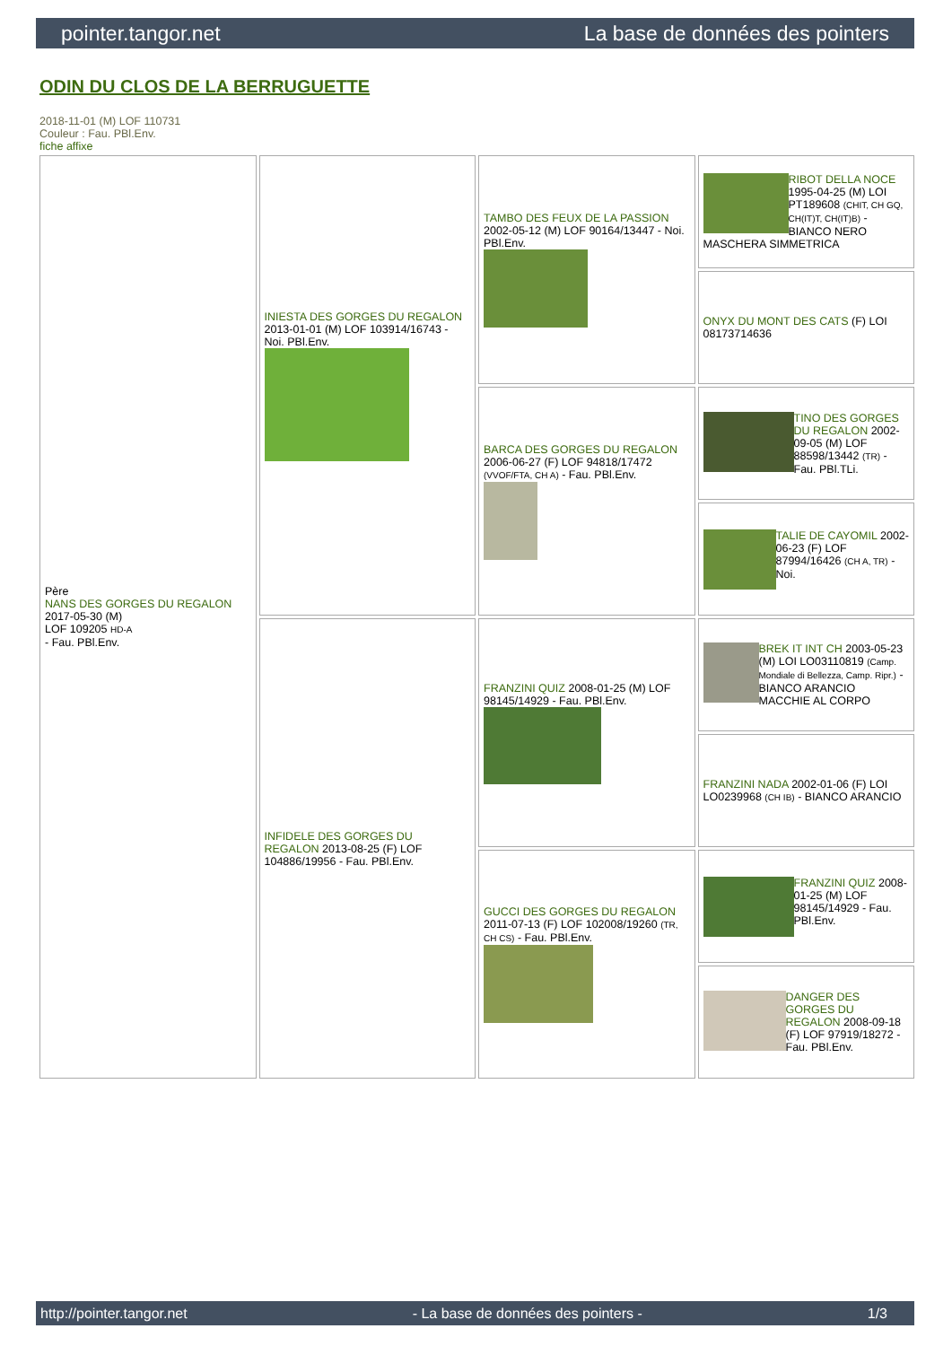pointer.tangor.net La base de données des pointers
ODIN DU CLOS DE LA BERRUGUETTE
2018-11-01 (M) LOF 110731
Couleur : Fau. PBl.Env.
fiche affixe
| Père NANS DES GORGES DU REGALON 2017-05-30 (M) LOF 109205 HD-A - Fau. PBl.Env. | INIESTA DES GORGES DU REGALON 2013-01-01 (M) LOF 103914/16743 - Noi. PBl.Env. | TAMBO DES FEUX DE LA PASSION 2002-05-12 (M) LOF 90164/13447 - Noi. PBl.Env. | RIBOT DELLA NOCE 1995-04-25 (M) LOI PT189608 (CHIT, CH GQ, CH(IT)T, CH(IT)B) - BIANCO NERO MASCHERA SIMMETRICA |
| | | | ONYX DU MONT DES CATS (F) LOI 08173714636 |
| | | BARCA DES GORGES DU REGALON 2006-06-27 (F) LOF 94818/17472 (VVOF/FTA, CH A) - Fau. PBl.Env. | TINO DES GORGES DU REGALON 2002-09-05 (M) LOF 88598/13442 (TR) - Fau. PBl.TLi. |
| | | | TALIE DE CAYOMIL 2002-06-23 (F) LOF 87994/16426 (CH A, TR) - Noi. |
| | INFIDELE DES GORGES DU REGALON 2013-08-25 (F) LOF 104886/19956 - Fau. PBl.Env. | FRANZINI QUIZ 2008-01-25 (M) LOF 98145/14929 - Fau. PBl.Env. | BREK IT INT CH 2003-05-23 (M) LOI LO03110819 (Camp. Mondiale di Bellezza, Camp. Ripr.) - BIANCO ARANCIO MACCHIE AL CORPO |
| | | | FRANZINI NADA 2002-01-06 (F) LOI LO0239968 (CH IB) - BIANCO ARANCIO |
| | | GUCCI DES GORGES DU REGALON 2011-07-13 (F) LOF 102008/19260 (TR, CH CS) - Fau. PBl.Env. | FRANZINI QUIZ 2008-01-25 (M) LOF 98145/14929 - Fau. PBl.Env. |
| | | | DANGER DES GORGES DU REGALON 2008-09-18 (F) LOF 97919/18272 - Fau. PBl.Env. |
http://pointer.tangor.net - La base de données des pointers - 1/3